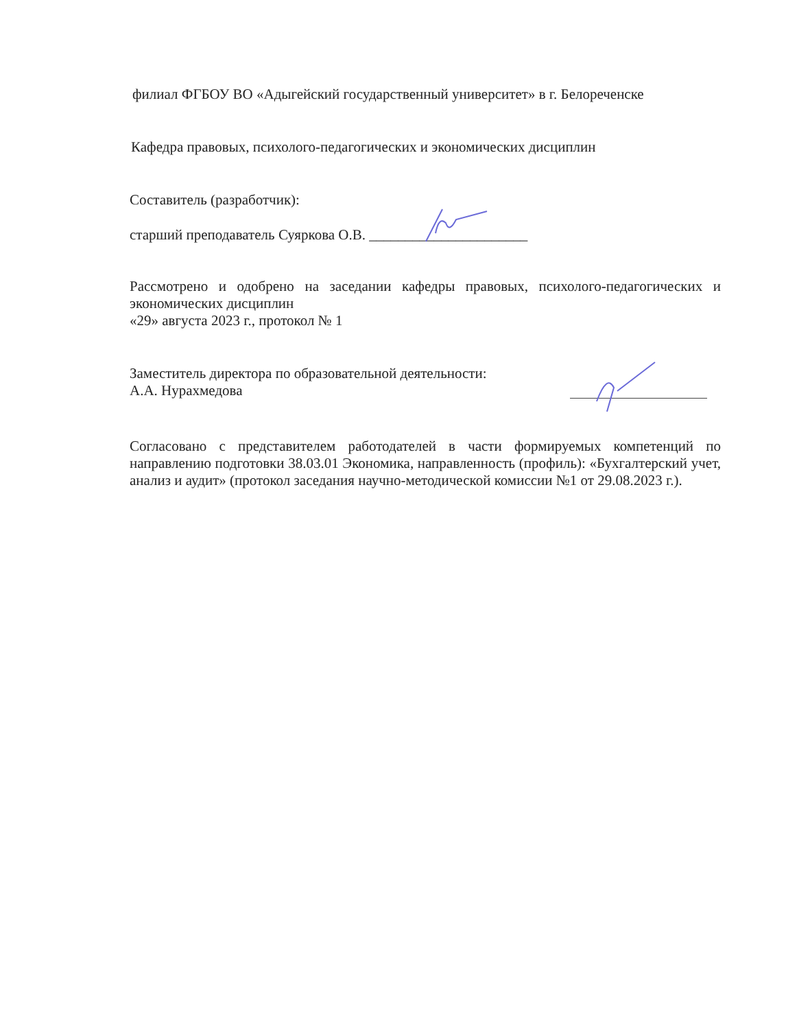филиал ФГБОУ ВО «Адыгейский государственный университет» в г. Белореченске
Кафедра правовых, психолого-педагогических и экономических дисциплин
Составитель (разработчик):
старший преподаватель Суяркова О.В. ______________________
Рассмотрено и одобрено на заседании кафедры правовых, психолого-педагогических и экономических дисциплин
«29» августа 2023 г., протокол № 1
Заместитель директора по образовательной деятельности:
А.А. Нурахмедова
Согласовано с представителем работодателей в части формируемых компетенций по направлению подготовки 38.03.01 Экономика, направленность (профиль): «Бухгалтерский учет, анализ и аудит» (протокол заседания научно-методической комиссии №1 от 29.08.2023 г.).